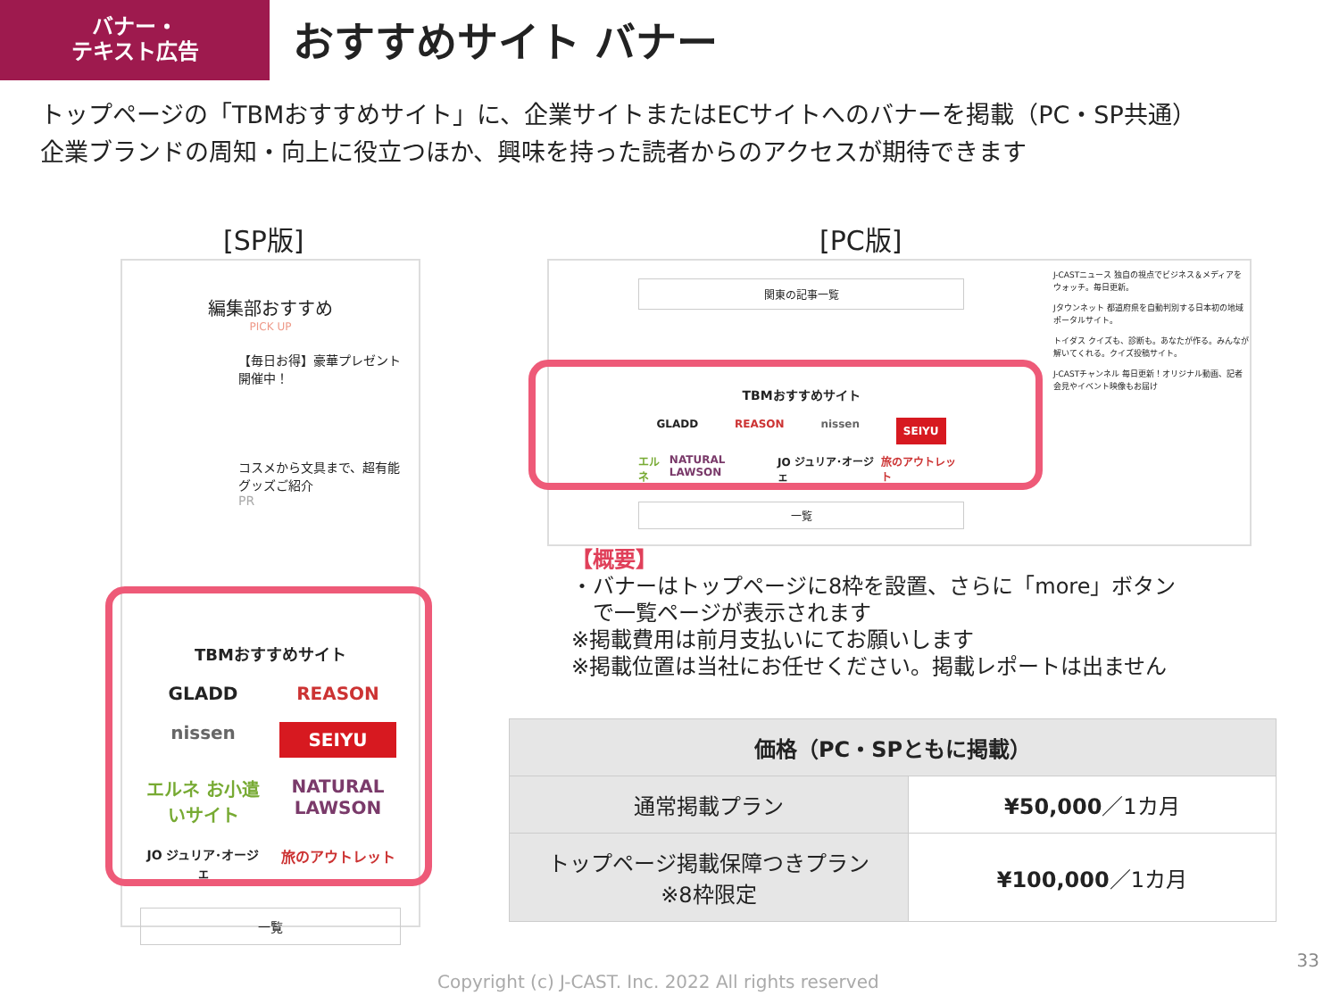バナー・
テキスト広告
おすすめサイト バナー
トップページの「TBMおすすめサイト」に、企業サイトまたはECサイトへのバナーを掲載（PC・SP共通）
企業ブランドの周知・向上に役立つほか、興味を持った読者からのアクセスが期待できます
[SP版] [PC版]
編集部おすすめ
PICK UP
【毎日お得】豪華プレゼント開催中！
コスメから文具まで、超有能グッズご紹介
PR
TBMおすすめサイト
GLADD
REASON
nissen
SEIYU
エルネ お小遣いサイト
NATURAL LAWSON
JO ジュリア･オージェ
旅のアウトレット
一覧
関東の記事一覧
TBMおすすめサイト
GLADD REASON nissen SEIYU
エルネ NATURAL LAWSON JO ジュリア･オージェ 旅のアウトレット
一覧
J-CASTニュース 独自の視点でビジネス＆メディアをウォッチ。毎日更新。
Jタウンネット 都道府県を自動判別する日本初の地域ポータルサイト。
トイダス クイズも、診断も。あなたが作る。みんなが解いてくれる。クイズ投稿サイト。
J-CASTチャンネル 毎日更新！オリジナル動画、記者会見やイベント映像もお届け
【概要】
・バナーはトップページに8枠を設置、さらに「more」ボタン
　で一覧ページが表示されます
※掲載費用は前月支払いにてお願いします
※掲載位置は当社にお任せください。掲載レポートは出ません
| 価格（PC・SPともに掲載） | |
| --- | --- |
| 通常掲載プラン | ¥50,000 ／1カ月 |
| トップページ掲載保障つきプラン ※8枠限定 | ¥100,000 ／1カ月 |
Copyright (c) J-CAST. Inc. 2022 All rights reserved
33